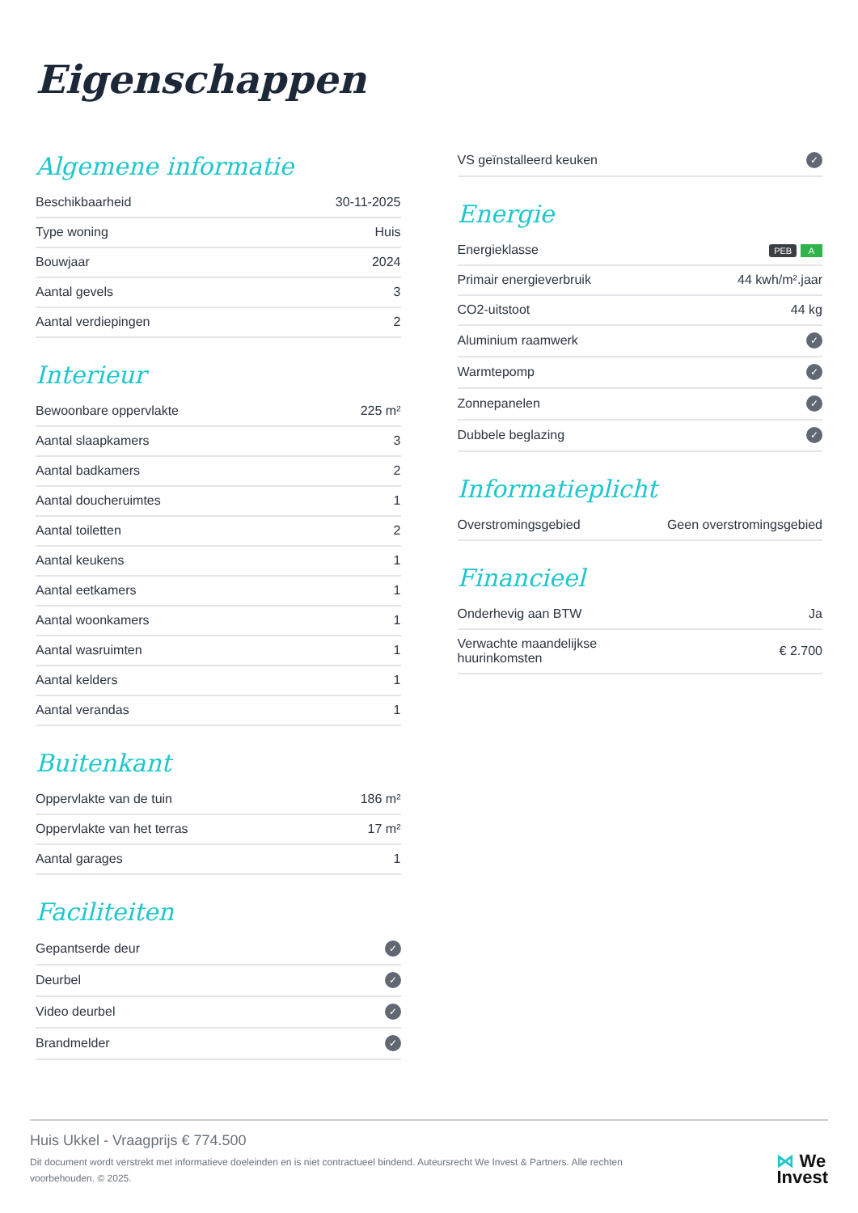Eigenschappen
Algemene informatie
| Beschikbaarheid | 30-11-2025 |
| Type woning | Huis |
| Bouwjaar | 2024 |
| Aantal gevels | 3 |
| Aantal verdiepingen | 2 |
Interieur
| Bewoonbare oppervlakte | 225 m² |
| Aantal slaapkamers | 3 |
| Aantal badkamers | 2 |
| Aantal doucheruimtes | 1 |
| Aantal toiletten | 2 |
| Aantal keukens | 1 |
| Aantal eetkamers | 1 |
| Aantal woonkamers | 1 |
| Aantal wasruimten | 1 |
| Aantal kelders | 1 |
| Aantal verandas | 1 |
Buitenkant
| Oppervlakte van de tuin | 186 m² |
| Oppervlakte van het terras | 17 m² |
| Aantal garages | 1 |
Faciliteiten
| Gepantserde deur | ✓ |
| Deurbel | ✓ |
| Video deurbel | ✓ |
| Brandmelder | ✓ |
| VS geïnstalleerd keuken | ✓ |
Energie
| Energieklasse | PEB A |
| Primair energieverbruik | 44 kwh/m².jaar |
| CO2-uitstoot | 44 kg |
| Aluminium raamwerk | ✓ |
| Warmtepomp | ✓ |
| Zonnepanelen | ✓ |
| Dubbele beglazing | ✓ |
Informatieplicht
| Overstromingsgebied | Geen overstromingsgebied |
Financieel
| Onderhevig aan BTW | Ja |
| Verwachte maandelijkse huurinkomsten | € 2.700 |
Huis Ukkel - Vraagprijs € 774.500
Dit document wordt verstrekt met informatieve doeleinden en is niet contractueel bindend. Auteursrecht We Invest & Partners. Alle rechten voorbehouden. © 2025.
⋈ We
Invest